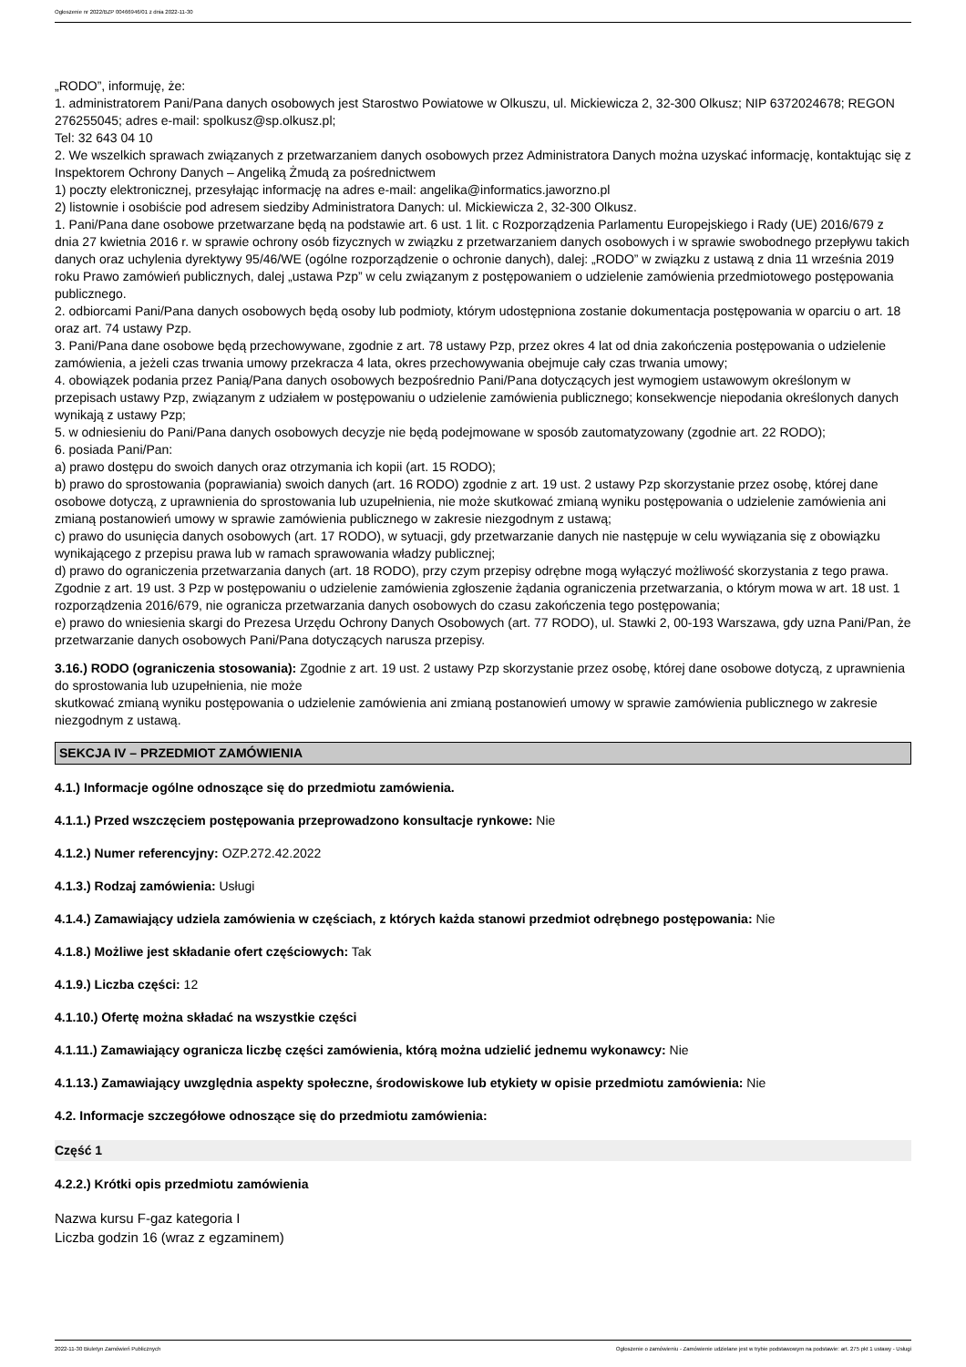Ogłoszenie nr 2022/BZP 00466946/01 z dnia 2022-11-30
„RODO”, informuję, że:
1. administratorem Pani/Pana danych osobowych jest Starostwo Powiatowe w Olkuszu, ul. Mickiewicza 2, 32-300 Olkusz; NIP 6372024678; REGON 276255045; adres e-mail: spolkusz@sp.olkusz.pl;
Tel: 32 643 04 10
2. We wszelkich sprawach związanych z przetwarzaniem danych osobowych przez Administratora Danych można uzyskać informację, kontaktując się z Inspektorem Ochrony Danych – Angeliką Żmudą za pośrednictwem
1) poczty elektronicznej, przesyłając informację na adres e-mail: angelika@informatics.jaworzno.pl
2) listownie i osobiście pod adresem siedziby Administratora Danych: ul. Mickiewicza 2, 32-300 Olkusz.
1. Pani/Pana dane osobowe przetwarzane będą na podstawie art. 6 ust. 1 lit. c Rozporządzenia Parlamentu Europejskiego i Rady (UE) 2016/679 z dnia 27 kwietnia 2016 r. w sprawie ochrony osób fizycznych w związku z przetwarzaniem danych osobowych i w sprawie swobodnego przepływu takich danych oraz uchylenia dyrektywy 95/46/WE (ogólne rozporządzenie o ochronie danych), dalej: „RODO” w związku z ustawą z dnia 11 września 2019 roku Prawo zamówień publicznych, dalej „ustawa Pzp” w celu związanym z postępowaniem o udzielenie zamówienia przedmiotowego postępowania publicznego.
2. odbiorcami Pani/Pana danych osobowych będą osoby lub podmioty, którym udostępniona zostanie dokumentacja postępowania w oparciu o art. 18 oraz art. 74 ustawy Pzp.
3. Pani/Pana dane osobowe będą przechowywane, zgodnie z art. 78 ustawy Pzp, przez okres 4 lat od dnia zakończenia postępowania o udzielenie zamówienia, a jeżeli czas trwania umowy przekracza 4 lata, okres przechowywania obejmuje cały czas trwania umowy;
4. obowiązek podania przez Panią/Pana danych osobowych bezpośrednio Pani/Pana dotyczących jest wymogiem ustawowym określonym w przepisach ustawy Pzp, związanym z udziałem w postępowaniu o udzielenie zamówienia publicznego; konsekwencje niepodania określonych danych wynikają z ustawy Pzp;
5. w odniesieniu do Pani/Pana danych osobowych decyzje nie będą podejmowane w sposób zautomatyzowany (zgodnie art. 22 RODO);
6. posiada Pani/Pan:
a) prawo dostępu do swoich danych oraz otrzymania ich kopii (art. 15 RODO);
b) prawo do sprostowania (poprawiania) swoich danych (art. 16 RODO) zgodnie z art. 19 ust. 2 ustawy Pzp skorzystanie przez osobę, której dane osobowe dotyczą, z uprawnienia do sprostowania lub uzupełnienia, nie może skutkować zmianą wyniku postępowania o udzielenie zamówienia ani zmianą postanowień umowy w sprawie zamówienia publicznego w zakresie niezgodnym z ustawą;
c) prawo do usunięcia danych osobowych (art. 17 RODO), w sytuacji, gdy przetwarzanie danych nie następuje w celu wywiązania się z obowiązku wynikającego z przepisu prawa lub w ramach sprawowania władzy publicznej;
d) prawo do ograniczenia przetwarzania danych (art. 18 RODO), przy czym przepisy odrębne mogą wyłączyć możliwość skorzystania z tego prawa. Zgodnie z art. 19 ust. 3 Pzp w postępowaniu o udzielenie zamówienia zgłoszenie żądania ograniczenia przetwarzania, o którym mowa w art. 18 ust. 1 rozporządzenia 2016/679, nie ogranicza przetwarzania danych osobowych do czasu zakończenia tego postępowania;
e) prawo do wniesienia skargi do Prezesa Urzędu Ochrony Danych Osobowych (art. 77 RODO), ul. Stawki 2, 00-193 Warszawa, gdy uzna Pani/Pan, że przetwarzanie danych osobowych Pani/Pana dotyczących narusza przepisy.
3.16.) RODO (ograniczenia stosowania): Zgodnie z art. 19 ust. 2 ustawy Pzp skorzystanie przez osobę, której dane osobowe dotyczą, z uprawnienia do sprostowania lub uzupełnienia, nie może
skutkować zmianą wyniku postępowania o udzielenie zamówienia ani zmianą postanowień umowy w sprawie zamówienia publicznego w zakresie niezgodnym z ustawą.
SEKCJA IV – PRZEDMIOT ZAMÓWIENIA
4.1.) Informacje ogólne odnoszące się do przedmiotu zamówienia.
4.1.1.) Przed wszczęciem postępowania przeprowadzono konsultacje rynkowe: Nie
4.1.2.) Numer referencyjny: OZP.272.42.2022
4.1.3.) Rodzaj zamówienia: Usługi
4.1.4.) Zamawiający udziela zamówienia w częściach, z których każda stanowi przedmiot odrębnego postępowania: Nie
4.1.8.) Możliwe jest składanie ofert częściowych: Tak
4.1.9.) Liczba części: 12
4.1.10.) Ofertę można składać na wszystkie części
4.1.11.) Zamawiający ogranicza liczbę części zamówienia, którą można udzielić jednemu wykonawcy: Nie
4.1.13.) Zamawiający uwzględnia aspekty społeczne, środowiskowe lub etykiety w opisie przedmiotu zamówienia: Nie
4.2. Informacje szczegółowe odnoszące się do przedmiotu zamówienia:
Część 1
4.2.2.) Krótki opis przedmiotu zamówienia
Nazwa kursu F-gaz kategoria I
Liczba godzin 16 (wraz z egzaminem)
2022-11-30 Biuletyn Zamówień Publicznych Ogłoszenie o zamówieniu - Zamówienie udzielane jest w trybie podstawowym na podstawie: art. 275 pkt 1 ustawy - Usługi